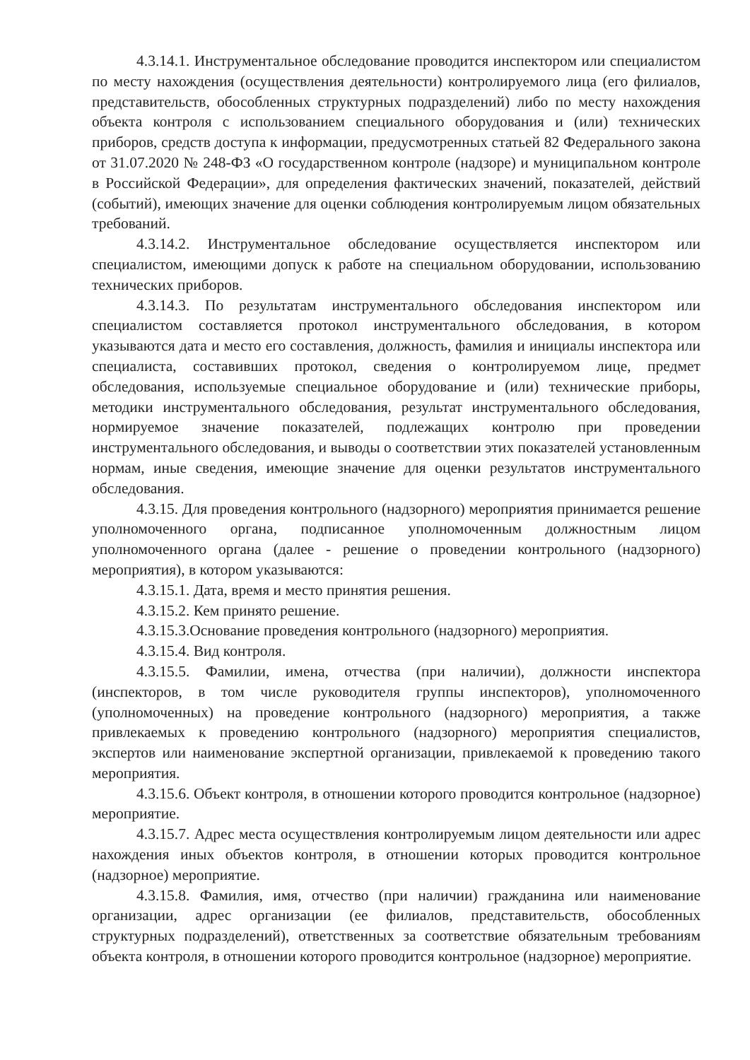4.3.14.1. Инструментальное обследование проводится инспектором или специалистом по месту нахождения (осуществления деятельности) контролируемого лица (его филиалов, представительств, обособленных структурных подразделений) либо по месту нахождения объекта контроля с использованием специального оборудования и (или) технических приборов, средств доступа к информации, предусмотренных статьей 82 Федерального закона от 31.07.2020 № 248-ФЗ «О государственном контроле (надзоре) и муниципальном контроле в Российской Федерации», для определения фактических значений, показателей, действий (событий), имеющих значение для оценки соблюдения контролируемым лицом обязательных требований.
4.3.14.2. Инструментальное обследование осуществляется инспектором или специалистом, имеющими допуск к работе на специальном оборудовании, использованию технических приборов.
4.3.14.3. По результатам инструментального обследования инспектором или специалистом составляется протокол инструментального обследования, в котором указываются дата и место его составления, должность, фамилия и инициалы инспектора или специалиста, составивших протокол, сведения о контролируемом лице, предмет обследования, используемые специальное оборудование и (или) технические приборы, методики инструментального обследования, результат инструментального обследования, нормируемое значение показателей, подлежащих контролю при проведении инструментального обследования, и выводы о соответствии этих показателей установленным нормам, иные сведения, имеющие значение для оценки результатов инструментального обследования.
4.3.15. Для проведения контрольного (надзорного) мероприятия принимается решение уполномоченного органа, подписанное уполномоченным должностным лицом уполномоченного органа (далее - решение о проведении контрольного (надзорного) мероприятия), в котором указываются:
4.3.15.1. Дата, время и место принятия решения.
4.3.15.2. Кем принято решение.
4.3.15.3.Основание проведения контрольного (надзорного) мероприятия.
4.3.15.4. Вид контроля.
4.3.15.5. Фамилии, имена, отчества (при наличии), должности инспектора (инспекторов, в том числе руководителя группы инспекторов), уполномоченного (уполномоченных) на проведение контрольного (надзорного) мероприятия, а также привлекаемых к проведению контрольного (надзорного) мероприятия специалистов, экспертов или наименование экспертной организации, привлекаемой к проведению такого мероприятия.
4.3.15.6. Объект контроля, в отношении которого проводится контрольное (надзорное) мероприятие.
4.3.15.7. Адрес места осуществления контролируемым лицом деятельности или адрес нахождения иных объектов контроля, в отношении которых проводится контрольное (надзорное) мероприятие.
4.3.15.8. Фамилия, имя, отчество (при наличии) гражданина или наименование организации, адрес организации (ее филиалов, представительств, обособленных структурных подразделений), ответственных за соответствие обязательным требованиям объекта контроля, в отношении которого проводится контрольное (надзорное) мероприятие.